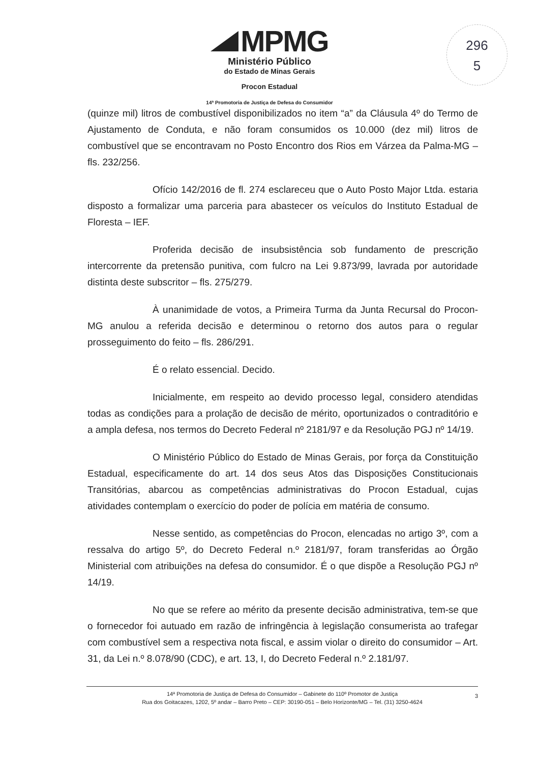296
5
MPMG
Ministério Público
do Estado de Minas Gerais
Procon Estadual
14ª Promotoria de Justiça de Defesa do Consumidor
(quinze mil) litros de combustível disponibilizados no item “a” da Cláusula 4º do Termo de Ajustamento de Conduta, e não foram consumidos os 10.000 (dez mil) litros de combustível que se encontravam no Posto Encontro dos Rios em Várzea da Palma-MG – fls. 232/256.
Ofício 142/2016 de fl. 274 esclareceu que o Auto Posto Major Ltda. estaria disposto a formalizar uma parceria para abastecer os veículos do Instituto Estadual de Floresta – IEF.
Proferida decisão de insubsistência sob fundamento de prescrição intercorrente da pretensão punitiva, com fulcro na Lei 9.873/99, lavrada por autoridade distinta deste subscritor – fls. 275/279.
À unanimidade de votos, a Primeira Turma da Junta Recursal do Procon-MG anulou a referida decisão e determinou o retorno dos autos para o regular prosseguimento do feito – fls. 286/291.
É o relato essencial. Decido.
Inicialmente, em respeito ao devido processo legal, considero atendidas todas as condições para a prolação de decisão de mérito, oportunizados o contraditório e a ampla defesa, nos termos do Decreto Federal nº 2181/97 e da Resolução PGJ nº 14/19.
O Ministério Público do Estado de Minas Gerais, por força da Constituição Estadual, especificamente do art. 14 dos seus Atos das Disposições Constitucionais Transitórias, abarcou as competências administrativas do Procon Estadual, cujas atividades contemplam o exercício do poder de polícia em matéria de consumo.
Nesse sentido, as competências do Procon, elencadas no artigo 3º, com a ressalva do artigo 5º, do Decreto Federal n.º 2181/97, foram transferidas ao Órgão Ministerial com atribuições na defesa do consumidor. É o que dispõe a Resolução PGJ nº 14/19.
No que se refere ao mérito da presente decisão administrativa, tem-se que o fornecedor foi autuado em razão de infringência à legislação consumerista ao trafegar com combustível sem a respectiva nota fiscal, e assim violar o direito do consumidor – Art. 31, da Lei n.º 8.078/90 (CDC), e art. 13, I, do Decreto Federal n.º 2.181/97.
14ª Promotoria de Justiça de Defesa do Consumidor – Gabinete do 110º Promotor de Justiça
Rua dos Goitacazes, 1202, 5º andar – Barro Preto – CEP: 30190-051 – Belo Horizonte/MG – Tel. (31) 3250-4624
3